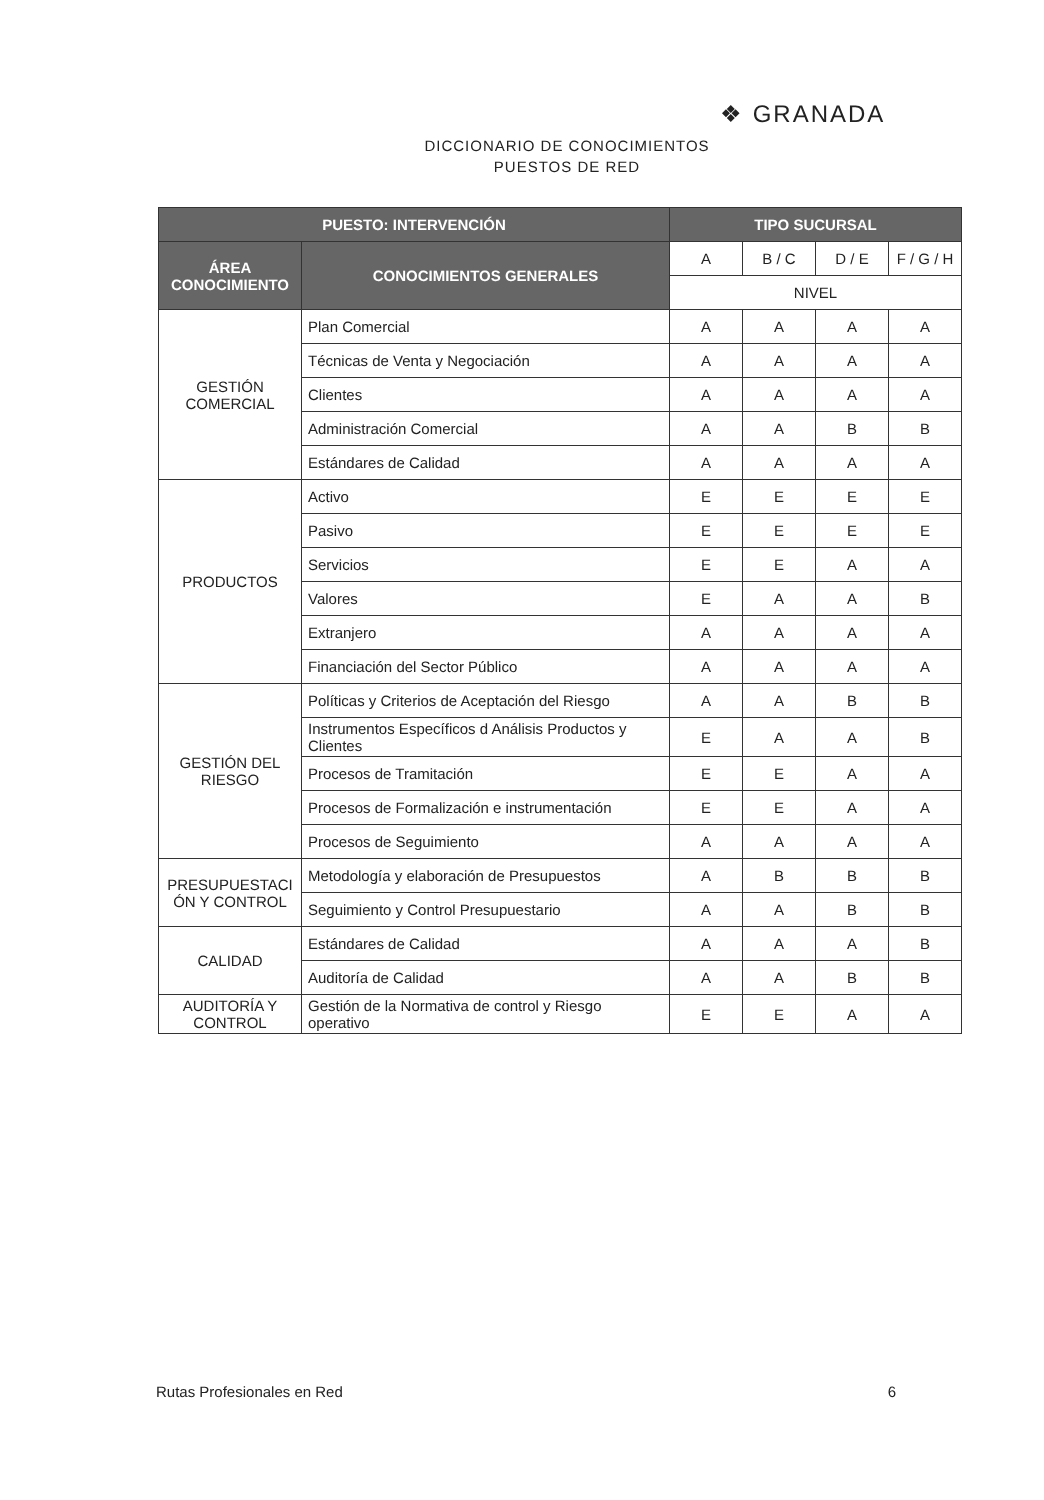❖ GRANADA
DICCIONARIO DE CONOCIMIENTOS
PUESTOS DE RED
| PUESTO: INTERVENCIÓN | | TIPO SUCURSAL | | | |
| --- | --- | --- | --- | --- | --- |
| ÁREA CONOCIMIENTO | CONOCIMIENTOS GENERALES | A | B / C | D / E | F / G / H |
| | | NIVEL | | | |
| GESTIÓN COMERCIAL | Plan Comercial | A | A | A | A |
| | Técnicas de Venta y Negociación | A | A | A | A |
| | Clientes | A | A | A | A |
| | Administración Comercial | A | A | B | B |
| | Estándares de Calidad | A | A | A | A |
| PRODUCTOS | Activo | E | E | E | E |
| | Pasivo | E | E | E | E |
| | Servicios | E | E | A | A |
| | Valores | E | A | A | B |
| | Extranjero | A | A | A | A |
| | Financiación del Sector Público | A | A | A | A |
| GESTIÓN DEL RIESGO | Políticas y Criterios de Aceptación del Riesgo | A | A | B | B |
| | Instrumentos Específicos d Análisis Productos y Clientes | E | A | A | B |
| | Procesos de Tramitación | E | E | A | A |
| | Procesos de Formalización e instrumentación | E | E | A | A |
| | Procesos de Seguimiento | A | A | A | A |
| PRESUPUESTACI ÓN Y CONTROL | Metodología y elaboración de Presupuestos | A | B | B | B |
| | Seguimiento y Control Presupuestario | A | A | B | B |
| CALIDAD | Estándares de Calidad | A | A | A | B |
| | Auditoría de Calidad | A | A | B | B |
| AUDITORÍA Y CONTROL | Gestión de la Normativa de control y Riesgo operativo | E | E | A | A |
Rutas Profesionales en Red 6